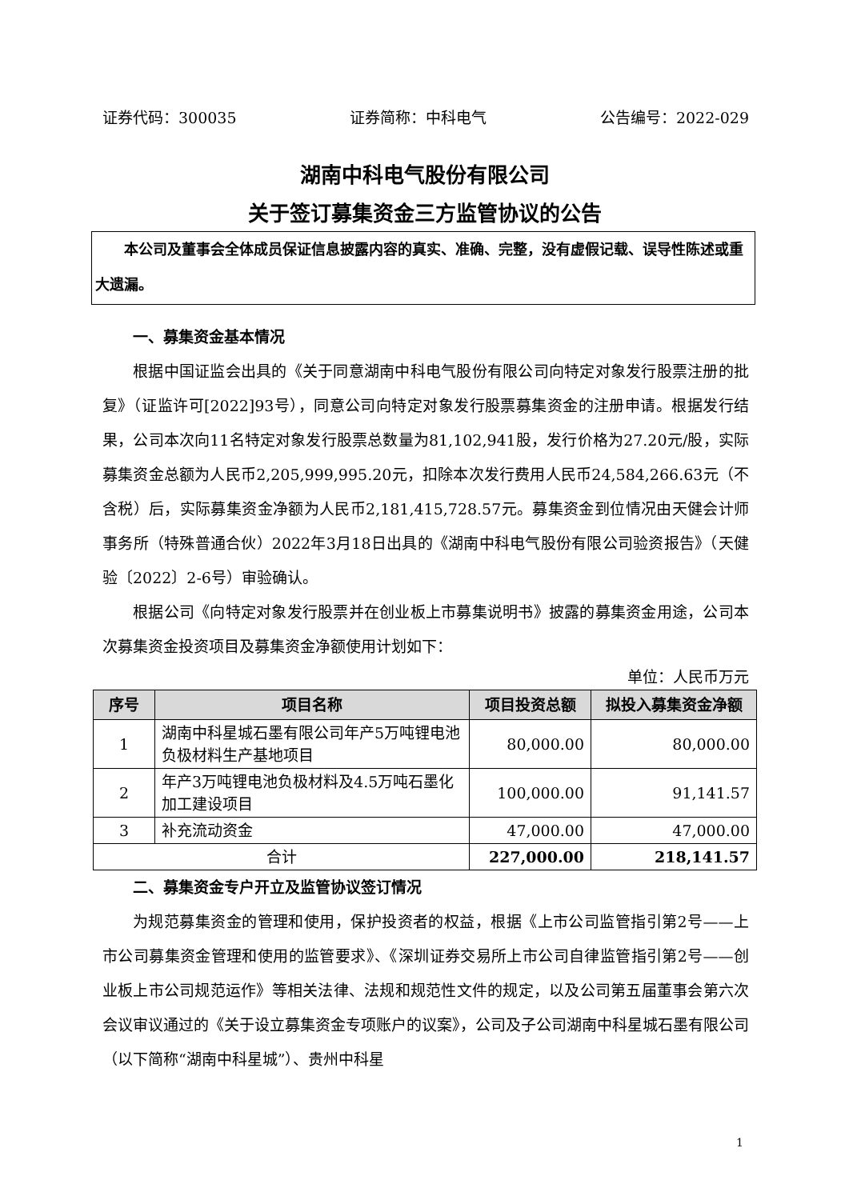证券代码：300035 证券简称：中科电气 公告编号：2022-029
湖南中科电气股份有限公司
关于签订募集资金三方监管协议的公告
　　本公司及董事会全体成员保证信息披露内容的真实、准确、完整，没有虚假记载、误导性陈述或重大遗漏。
一、募集资金基本情况
根据中国证监会出具的《关于同意湖南中科电气股份有限公司向特定对象发行股票注册的批复》（证监许可[2022]93号），同意公司向特定对象发行股票募集资金的注册申请。根据发行结果，公司本次向11名特定对象发行股票总数量为81,102,941股，发行价格为27.20元/股，实际募集资金总额为人民币2,205,999,995.20元，扣除本次发行费用人民币24,584,266.63元（不含税）后，实际募集资金净额为人民币2,181,415,728.57元。募集资金到位情况由天健会计师事务所（特殊普通合伙）2022年3月18日出具的《湖南中科电气股份有限公司验资报告》（天健验〔2022〕2-6号）审验确认。
根据公司《向特定对象发行股票并在创业板上市募集说明书》披露的募集资金用途，公司本次募集资金投资项目及募集资金净额使用计划如下：
单位：人民币万元
| 序号 | 项目名称 | 项目投资总额 | 拟投入募集资金净额 |
| --- | --- | --- | --- |
| 1 | 湖南中科星城石墨有限公司年产5万吨锂电池负极材料生产基地项目 | 80,000.00 | 80,000.00 |
| 2 | 年产3万吨锂电池负极材料及4.5万吨石墨化加工建设项目 | 100,000.00 | 91,141.57 |
| 3 | 补充流动资金 | 47,000.00 | 47,000.00 |
| 合计 | | 227,000.00 | 218,141.57 |
二、募集资金专户开立及监管协议签订情况
为规范募集资金的管理和使用，保护投资者的权益，根据《上市公司监管指引第2号——上市公司募集资金管理和使用的监管要求》、《深圳证券交易所上市公司自律监管指引第2号——创业板上市公司规范运作》等相关法律、法规和规范性文件的规定，以及公司第五届董事会第六次会议审议通过的《关于设立募集资金专项账户的议案》，公司及子公司湖南中科星城石墨有限公司（以下简称“湖南中科星城”）、贵州中科星
1